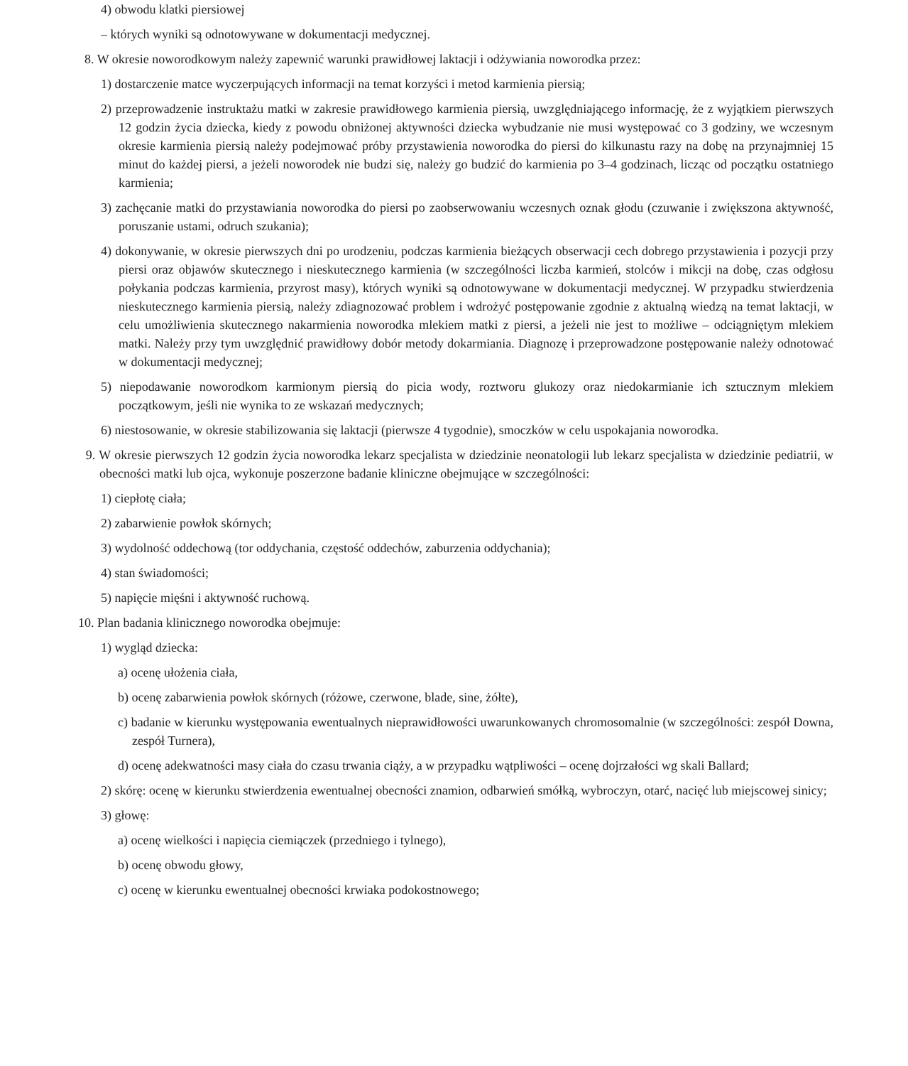4) obwodu klatki piersiowej
– których wyniki są odnotowywane w dokumentacji medycznej.
8. W okresie noworodkowym należy zapewnić warunki prawidłowej laktacji i odżywiania noworodka przez:
1) dostarczenie matce wyczerpujących informacji na temat korzyści i metod karmienia piersią;
2) przeprowadzenie instruktażu matki w zakresie prawidłowego karmienia piersią, uwzględniającego informację, że z wyjątkiem pierwszych 12 godzin życia dziecka, kiedy z powodu obniżonej aktywności dziecka wybudzanie nie musi występować co 3 godziny, we wczesnym okresie karmienia piersią należy podejmować próby przystawienia noworodka do piersi do kilkunastu razy na dobę na przynajmniej 15 minut do każdej piersi, a jeżeli noworodek nie budzi się, należy go budzić do karmienia po 3–4 godzinach, licząc od początku ostatniego karmienia;
3) zachęcanie matki do przystawiania noworodka do piersi po zaobserwowaniu wczesnych oznak głodu (czuwanie i zwiększona aktywność, poruszanie ustami, odruch szukania);
4) dokonywanie, w okresie pierwszych dni po urodzeniu, podczas karmienia bieżących obserwacji cech dobrego przystawienia i pozycji przy piersi oraz objawów skutecznego i nieskutecznego karmienia (w szczególności liczba karmień, stolców i mikcji na dobę, czas odgłosu połykania podczas karmienia, przyrost masy), których wyniki są odnotowywane w dokumentacji medycznej. W przypadku stwierdzenia nieskutecznego karmienia piersią, należy zdiagnozować problem i wdrożyć postępowanie zgodnie z aktualną wiedzą na temat laktacji, w celu umożliwienia skutecznego nakarmienia noworodka mlekiem matki z piersi, a jeżeli nie jest to możliwe – odciągniętym mlekiem matki. Należy przy tym uwzględnić prawidłowy dobór metody dokarmiania. Diagnozę i przeprowadzone postępowanie należy odnotować w dokumentacji medycznej;
5) niepodawanie noworodkom karmionym piersią do picia wody, roztworu glukozy oraz niedokarmianie ich sztucznym mlekiem początkowym, jeśli nie wynika to ze wskazań medycznych;
6) niestosowanie, w okresie stabilizowania się laktacji (pierwsze 4 tygodnie), smoczków w celu uspokajania noworodka.
9. W okresie pierwszych 12 godzin życia noworodka lekarz specjalista w dziedzinie neonatologii lub lekarz specjalista w dziedzinie pediatrii, w obecności matki lub ojca, wykonuje poszerzone badanie kliniczne obejmujące w szczególności:
1) ciepłotę ciała;
2) zabarwienie powłok skórnych;
3) wydolność oddechową (tor oddychania, częstość oddechów, zaburzenia oddychania);
4) stan świadomości;
5) napięcie mięśni i aktywność ruchową.
10. Plan badania klinicznego noworodka obejmuje:
1) wygląd dziecka:
a) ocenę ułożenia ciała,
b) ocenę zabarwienia powłok skórnych (różowe, czerwone, blade, sine, żółte),
c) badanie w kierunku występowania ewentualnych nieprawidłowości uwarunkowanych chromosomalnie (w szczególności: zespół Downa, zespół Turnera),
d) ocenę adekwatności masy ciała do czasu trwania ciąży, a w przypadku wątpliwości – ocenę dojrzałości wg skali Ballard;
2) skórę: ocenę w kierunku stwierdzenia ewentualnej obecności znamion, odbarwień smółką, wybroczyn, otarć, nacięć lub miejscowej sinicy;
3) głowę:
a) ocenę wielkości i napięcia ciemiączek (przedniego i tylnego),
b) ocenę obwodu głowy,
c) ocenę w kierunku ewentualnej obecności krwiaka podokostnowego;